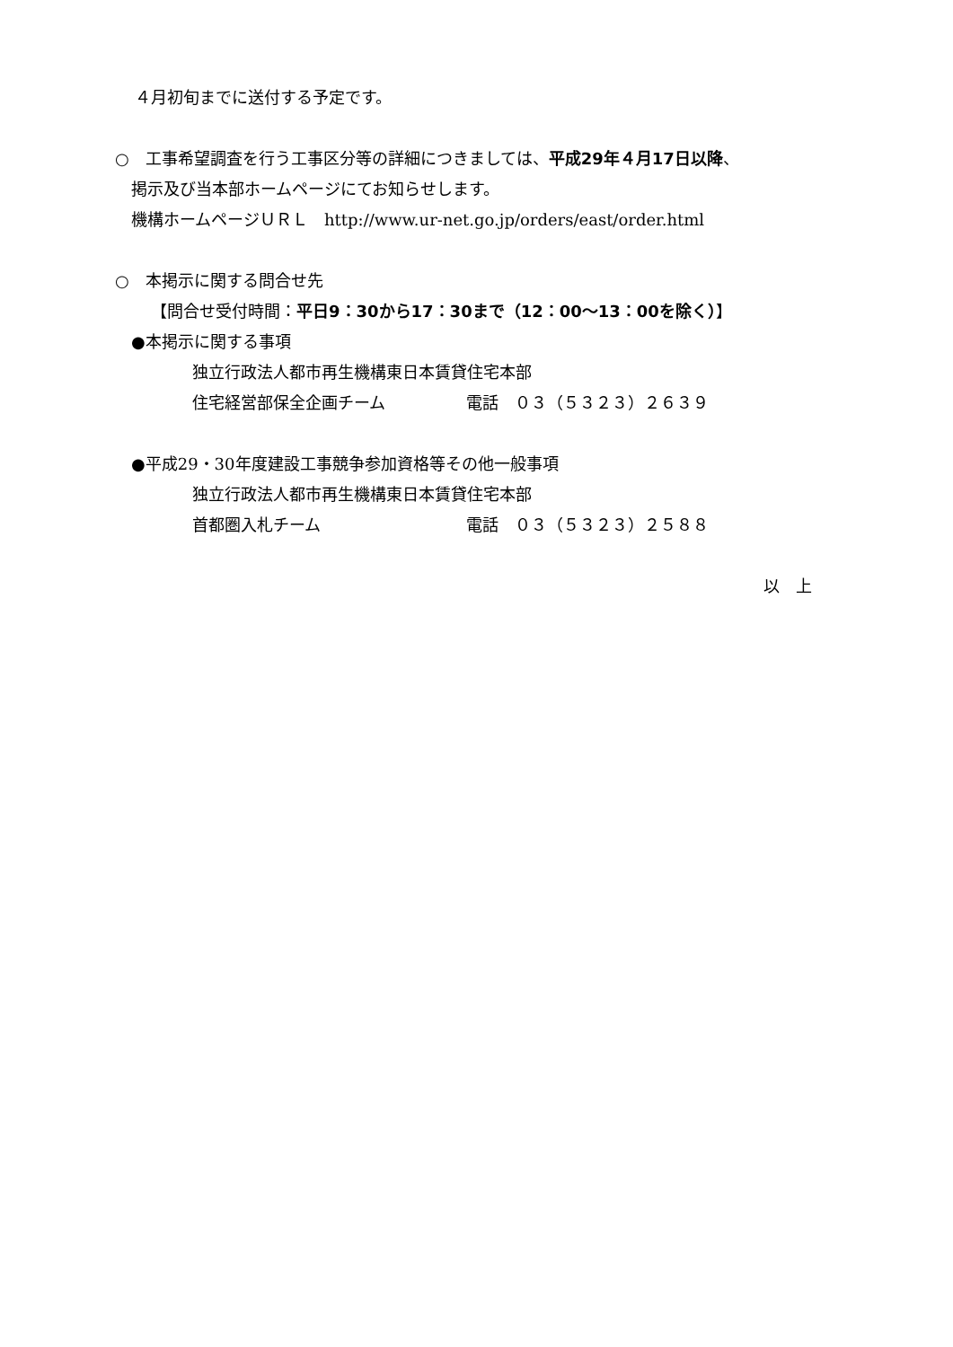４月初旬までに送付する予定です。
○　工事希望調査を行う工事区分等の詳細につきましては、平成29年４月17日以降、
掲示及び当本部ホームページにてお知らせします。
機構ホームページＵＲＬ　http://www.ur-net.go.jp/orders/east/order.html
○　本掲示に関する問合せ先
【問合せ受付時間：平日9：30から17：30まで（12：00～13：00を除く）】
●本掲示に関する事項
独立行政法人都市再生機構東日本賃貸住宅本部
住宅経営部保全企画チーム　　　　　電話　０３（５３２３）２６３９
●平成29・30年度建設工事競争参加資格等その他一般事項
独立行政法人都市再生機構東日本賃貸住宅本部
首都圏入札チーム　　　　　　　　　電話　０３（５３２３）２５８８
以　上